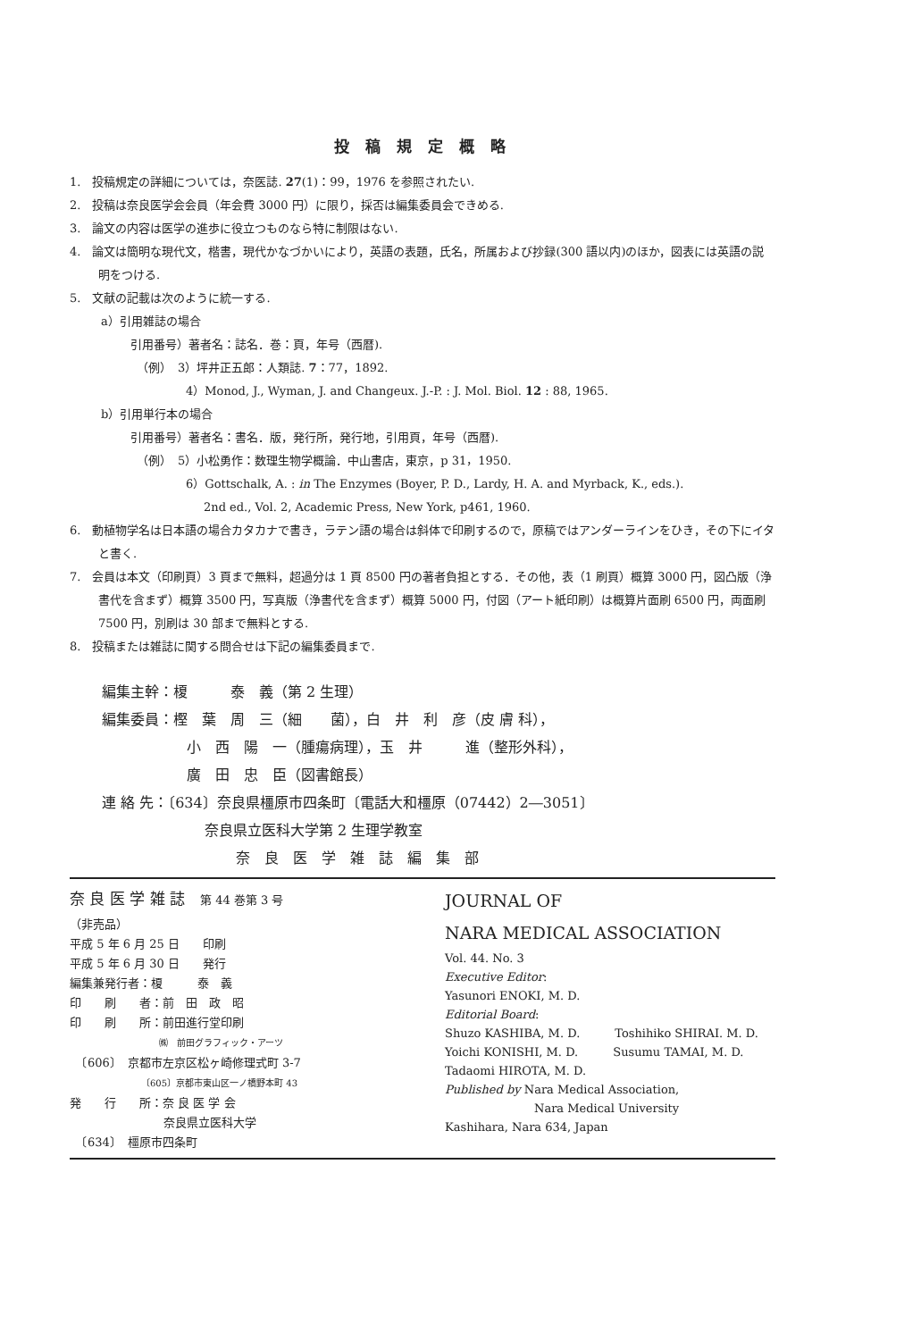投 稿 規 定 概 略
1.　投稿規定の詳細については，奈医誌. 27(1)：99，1976 を参照されたい.
2.　投稿は奈良医学会会員（年会費 3000 円）に限り，採否は編集委員会できめる.
3.　論文の内容は医学の進歩に役立つものなら特に制限はない.
4.　論文は簡明な現代文，楷書，現代かなづかいにより，英語の表題，氏名，所属および抄録(300 語以内)のほか，図表には英語の説明をつける.
5.　文献の記載は次のように統一する.
a）引用雑誌の場合
引用番号）著者名：誌名．巻：頁，年号（西暦).
（例）　3）坪井正五郎：人類誌. 7：77，1892.
4）Monod, J., Wyman, J. and Changeux. J.-P. : J. Mol. Biol. 12 : 88, 1965.
b）引用単行本の場合
引用番号）著者名：書名．版，発行所，発行地，引用頁，年号（西暦).
（例）　5）小松勇作：数理生物学概論．中山書店，東京，p 31，1950.
6）Gottschalk, A. : in The Enzymes (Boyer, P. D., Lardy, H. A. and Myrback, K., eds.).
2nd ed., Vol. 2, Academic Press, New York, p461, 1960.
6.　動植物学名は日本語の場合カタカナで書き，ラテン語の場合は斜体で印刷するので，原稿ではアンダーラインをひき，その下にイタと書く.
7.　会員は本文（印刷頁）3 頁まで無料，超過分は 1 頁 8500 円の著者負担とする．その他，表（1 刷頁）概算 3000 円，図凸版（浄書代を含まず）概算 3500 円，写真版（浄書代を含まず）概算 5000 円，付図（アート紙印刷）は概算片面刷 6500 円，両面刷 7500 円，別刷は 30 部まで無料とする.
8.　投稿または雑誌に関する問合せは下記の編集委員まで.
編集主幹：榎　　　泰　義（第 2 生理）
編集委員：樫　葉　周　三（細　　菌），白　井　利　彦（皮 膚 科），
小　西　陽　一（腫瘍病理），玉　井　　　進（整形外科），
廣　田　忠　臣（図書館長）
連 絡 先：〔634〕奈良県橿原市四条町〔電話大和橿原（07442）2―3051〕
奈良県立医科大学第 2 生理学教室
奈　良　医　学　雑　誌　編　集　部
奈 良 医 学 雑 誌　第 44 巻第 3 号
（非売品）
平成 5 年 6 月 25 日　　印刷
平成 5 年 6 月 30 日　　発行
編集兼発行者：榎　　　泰　義
印　　刷　　者：前　田　政　昭
印　　刷　　所：前田進行堂印刷
㈱　前田グラフィック・アーツ
　〔606〕　京都市左京区松ヶ崎修理式町 3-7
〔605〕京都市東山区一ノ橋野本町 43
発　　行　　所：奈 良 医 学 会
奈良県立医科大学
　〔634〕　橿原市四条町
JOURNAL OF
NARA MEDICAL ASSOCIATION
Vol. 44. No. 3
Executive Editor:
Yasunori ENOKI, M. D.
Editorial Board:
Shuzo KASHIBA, M. D.　　　Toshihiko SHIRAI. M. D.
Yoichi KONISHI, M. D.　　　Susumu TAMAI, M. D.
Tadaomi HIROTA, M. D.
Published by Nara Medical Association,
Nara Medical University
Kashihara, Nara 634, Japan